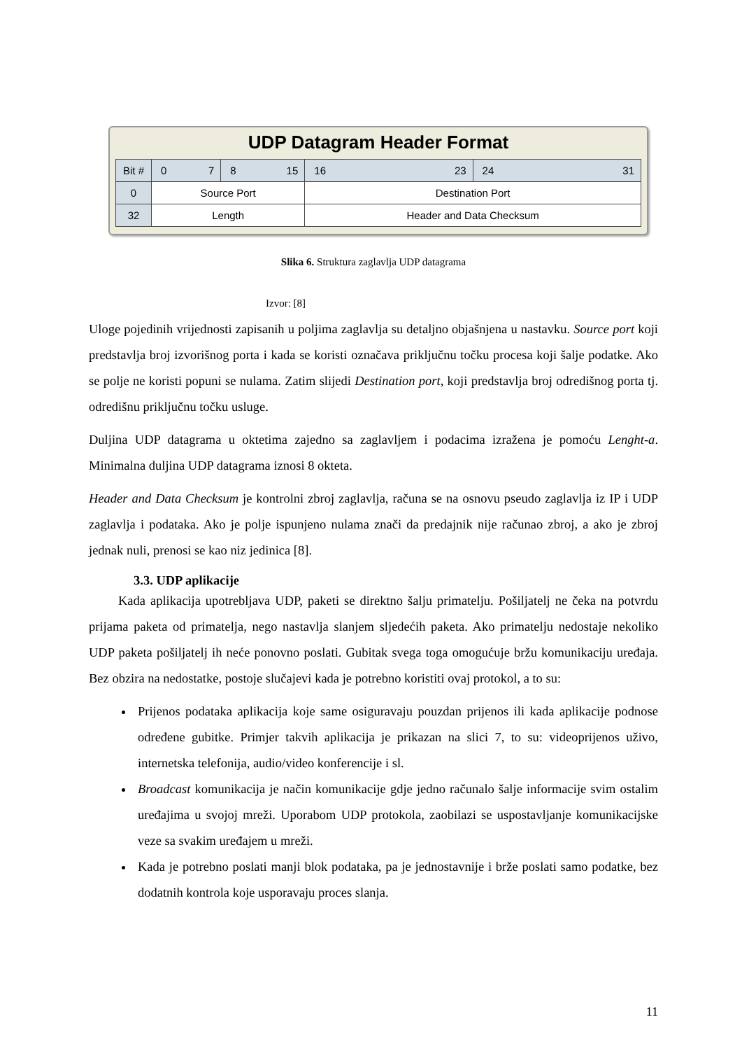UDP Datagram Header Format
| Bit # | 0 7 | 8 15 | 16 23 | 24 31 |
| 0 | Source Port | | Destination Port | |
| 32 | Length | | Header and Data Checksum | |
Slika 6. Struktura zaglavlja UDP datagrama
Izvor: [8]
Uloge pojedinih vrijednosti zapisanih u poljima zaglavlja su detaljno objašnjena u nastavku. Source port koji predstavlja broj izvorišnog porta i kada se koristi označava priključnu točku procesa koji šalje podatke. Ako se polje ne koristi popuni se nulama. Zatim slijedi Destination port, koji predstavlja broj odredišnog porta tj. odredišnu priključnu točku usluge.
Duljina UDP datagrama u oktetima zajedno sa zaglavljem i podacima izražena je pomoću Lenght-a. Minimalna duljina UDP datagrama iznosi 8 okteta.
Header and Data Checksum je kontrolni zbroj zaglavlja, računa se na osnovu pseudo zaglavlja iz IP i UDP zaglavlja i podataka. Ako je polje ispunjeno nulama znači da predajnik nije računao zbroj, a ako je zbroj jednak nuli, prenosi se kao niz jedinica [8].
3.3. UDP aplikacije
Kada aplikacija upotrebljava UDP, paketi se direktno šalju primatelju. Pošiljatelj ne čeka na potvrdu prijama paketa od primatelja, nego nastavlja slanjem sljedećih paketa. Ako primatelju nedostaje nekoliko UDP paketa pošiljatelj ih neće ponovno poslati. Gubitak svega toga omogućuje bržu komunikaciju uređaja. Bez obzira na nedostatke, postoje slučajevi kada je potrebno koristiti ovaj protokol, a to su:
Prijenos podataka aplikacija koje same osiguravaju pouzdan prijenos ili kada aplikacije podnose određene gubitke. Primjer takvih aplikacija je prikazan na slici 7, to su: videoprijenos uživo, internetska telefonija, audio/video konferencije i sl.
Broadcast komunikacija je način komunikacije gdje jedno računalo šalje informacije svim ostalim uređajima u svojoj mreži. Uporabom UDP protokola, zaobilazi se uspostavljanje komunikacijske veze sa svakim uređajem u mreži.
Kada je potrebno poslati manji blok podataka, pa je jednostavnije i brže poslati samo podatke, bez dodatnih kontrola koje usporavaju proces slanja.
11